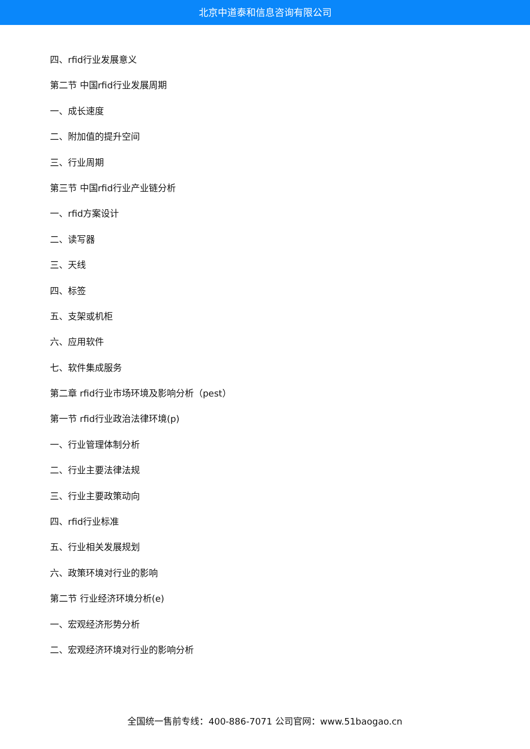北京中道泰和信息咨询有限公司
四、rfid行业发展意义
第二节 中国rfid行业发展周期
一、成长速度
二、附加值的提升空间
三、行业周期
第三节 中国rfid行业产业链分析
一、rfid方案设计
二、读写器
三、天线
四、标签
五、支架或机柜
六、应用软件
七、软件集成服务
第二章 rfid行业市场环境及影响分析（pest）
第一节 rfid行业政治法律环境(p)
一、行业管理体制分析
二、行业主要法律法规
三、行业主要政策动向
四、rfid行业标准
五、行业相关发展规划
六、政策环境对行业的影响
第二节 行业经济环境分析(e)
一、宏观经济形势分析
二、宏观经济环境对行业的影响分析
全国统一售前专线：400-886-7071 公司官网：www.51baogao.cn